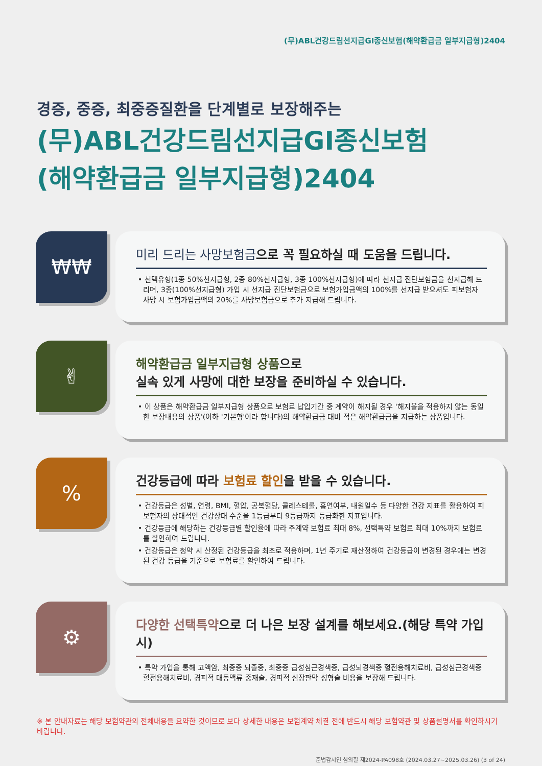(무)ABL건강드림선지급GI종신보험(해약환급금 일부지급형)2404
경증, 중증, 최중증질환을 단계별로 보장해주는
(무)ABL건강드림선지급GI종신보험
(해약환급금 일부지급형)2404
₩₩
미리 드리는 사망보험금으로 꼭 필요하실 때 도움을 드립니다.
• 선택유형(1종 50%선지급형, 2종 80%선지급형, 3종 100%선지급형)에 따라 선지급 진단보험금을 선지급해 드리며, 3종(100%선지급형) 가입 시 선지급 진단보험금으로 보험가입금액의 100%를 선지급 받으셔도 피보험자 사망 시 보험가입금액의 20%를 사망보험금으로 추가 지급해 드립니다.
✌
해약환급금 일부지급형 상품으로
실속 있게 사망에 대한 보장을 준비하실 수 있습니다.
• 이 상품은 해약환급금 일부지급형 상품으로 보험료 납입기간 중 계약이 해지될 경우 '해지율을 적용하지 않는 동일한 보장내용의 상품'(이하 '기본형'이라 합니다)의 해약환급금 대비 적은 해약환급금을 지급하는 상품입니다.
%
건강등급에 따라 보험료 할인을 받을 수 있습니다.
• 건강등급은 성별, 연령, BMI, 혈압, 공복혈당, 콜레스테롤, 흡연여부, 내원일수 등 다양한 건강 지표를 활용하여 피보험자의 상대적인 건강상태 수준을 1등급부터 9등급까지 등급화한 지표입니다.
• 건강등급에 해당하는 건강등급별 할인율에 따라 주계약 보험료 최대 8%, 선택특약 보험료 최대 10%까지 보험료를 할인하여 드립니다.
• 건강등급은 청약 시 산정된 건강등급을 최초로 적용하며, 1년 주기로 재산정하여 건강등급이 변경된 경우에는 변경된 건강 등급을 기준으로 보험료를 할인하여 드립니다.
⚙
다양한 선택특약으로 더 나은 보장 설계를 해보세요.(해당 특약 가입시)
• 특약 가입을 통해 고액암, 최중증 뇌졸중, 최중증 급성심근경색증, 급성뇌경색증 혈전용해치료비, 급성심근경색증 혈전용해치료비, 경피적 대동맥류 중재술, 경피적 심장판막 성형술 비용을 보장해 드립니다.
※ 본 안내자료는 해당 보험약관의 전체내용을 요약한 것이므로 보다 상세한 내용은 보험계약 체결 전에 반드시 해당 보험약관 및 상품설명서를 확인하시기 바랍니다.
준법감시인 심의필 제2024-PA098호 (2024.03.27~2025.03.26) (3 of 24)